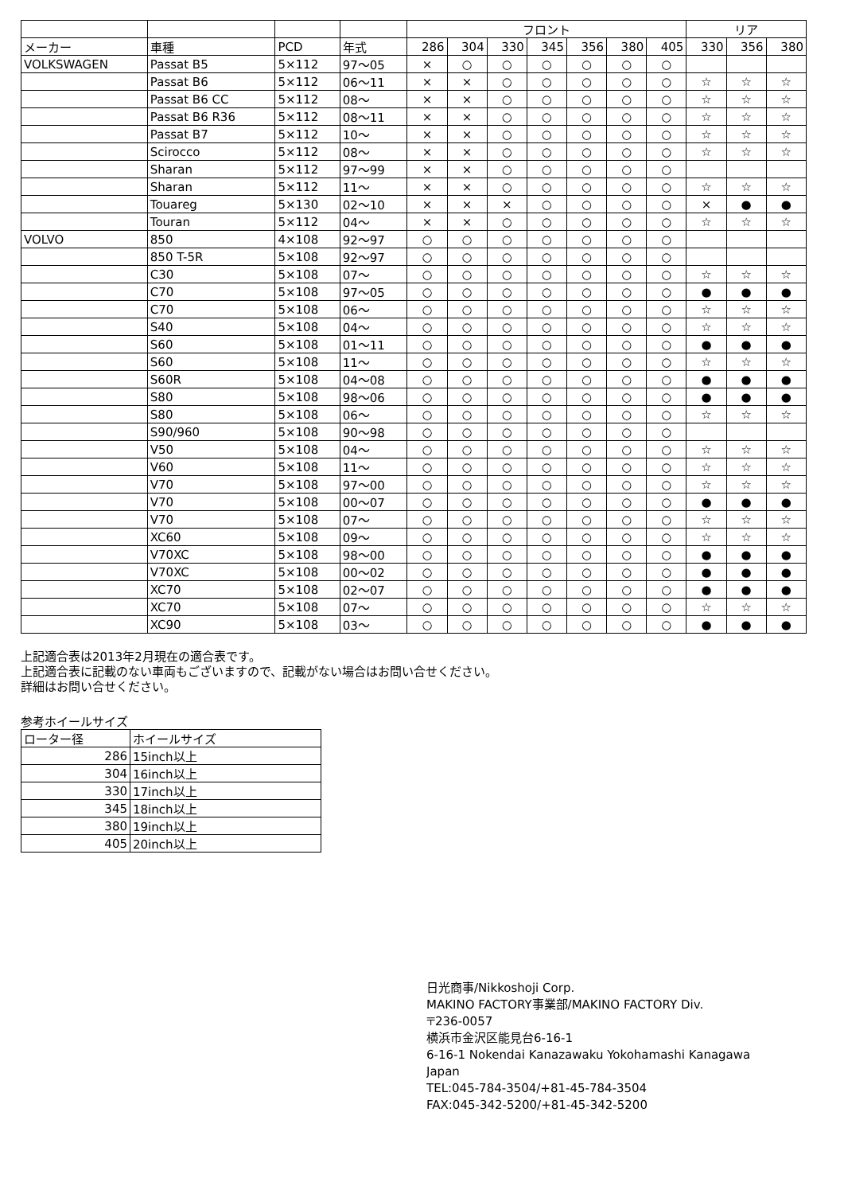| | | | | フロント | | | | | | | リア | | |
| --- | --- | --- | --- | --- | --- | --- | --- | --- | --- | --- | --- | --- | --- |
| メーカー | 車種 | PCD | 年式 | 286 | 304 | 330 | 345 | 356 | 380 | 405 | 330 | 356 | 380 |
| VOLKSWAGEN | Passat B5 | 5×112 | 97～05 | × | ○ | ○ | ○ | ○ | ○ | ○ | | | |
| | Passat B6 | 5×112 | 06～11 | × | × | ○ | ○ | ○ | ○ | ○ | ☆ | ☆ | ☆ |
| | Passat B6 CC | 5×112 | 08～ | × | × | ○ | ○ | ○ | ○ | ○ | ☆ | ☆ | ☆ |
| | Passat B6 R36 | 5×112 | 08～11 | × | × | ○ | ○ | ○ | ○ | ○ | ☆ | ☆ | ☆ |
| | Passat B7 | 5×112 | 10～ | × | × | ○ | ○ | ○ | ○ | ○ | ☆ | ☆ | ☆ |
| | Scirocco | 5×112 | 08～ | × | × | ○ | ○ | ○ | ○ | ○ | ☆ | ☆ | ☆ |
| | Sharan | 5×112 | 97～99 | × | × | ○ | ○ | ○ | ○ | ○ | | | |
| | Sharan | 5×112 | 11～ | × | × | ○ | ○ | ○ | ○ | ○ | ☆ | ☆ | ☆ |
| | Touareg | 5×130 | 02～10 | × | × | × | ○ | ○ | ○ | ○ | × | ● | ● |
| | Touran | 5×112 | 04～ | × | × | ○ | ○ | ○ | ○ | ○ | ☆ | ☆ | ☆ |
| VOLVO | 850 | 4×108 | 92～97 | ○ | ○ | ○ | ○ | ○ | ○ | ○ | | | |
| | 850 T-5R | 5×108 | 92～97 | ○ | ○ | ○ | ○ | ○ | ○ | ○ | | | |
| | C30 | 5×108 | 07～ | ○ | ○ | ○ | ○ | ○ | ○ | ○ | ☆ | ☆ | ☆ |
| | C70 | 5×108 | 97～05 | ○ | ○ | ○ | ○ | ○ | ○ | ○ | ● | ● | ● |
| | C70 | 5×108 | 06～ | ○ | ○ | ○ | ○ | ○ | ○ | ○ | ☆ | ☆ | ☆ |
| | S40 | 5×108 | 04～ | ○ | ○ | ○ | ○ | ○ | ○ | ○ | ☆ | ☆ | ☆ |
| | S60 | 5×108 | 01～11 | ○ | ○ | ○ | ○ | ○ | ○ | ○ | ● | ● | ● |
| | S60 | 5×108 | 11～ | ○ | ○ | ○ | ○ | ○ | ○ | ○ | ☆ | ☆ | ☆ |
| | S60R | 5×108 | 04～08 | ○ | ○ | ○ | ○ | ○ | ○ | ○ | ● | ● | ● |
| | S80 | 5×108 | 98～06 | ○ | ○ | ○ | ○ | ○ | ○ | ○ | ● | ● | ● |
| | S80 | 5×108 | 06～ | ○ | ○ | ○ | ○ | ○ | ○ | ○ | ☆ | ☆ | ☆ |
| | S90/960 | 5×108 | 90～98 | ○ | ○ | ○ | ○ | ○ | ○ | ○ | | | |
| | V50 | 5×108 | 04～ | ○ | ○ | ○ | ○ | ○ | ○ | ○ | ☆ | ☆ | ☆ |
| | V60 | 5×108 | 11～ | ○ | ○ | ○ | ○ | ○ | ○ | ○ | ☆ | ☆ | ☆ |
| | V70 | 5×108 | 97～00 | ○ | ○ | ○ | ○ | ○ | ○ | ○ | ☆ | ☆ | ☆ |
| | V70 | 5×108 | 00～07 | ○ | ○ | ○ | ○ | ○ | ○ | ○ | ● | ● | ● |
| | V70 | 5×108 | 07～ | ○ | ○ | ○ | ○ | ○ | ○ | ○ | ☆ | ☆ | ☆ |
| | XC60 | 5×108 | 09～ | ○ | ○ | ○ | ○ | ○ | ○ | ○ | ☆ | ☆ | ☆ |
| | V70XC | 5×108 | 98～00 | ○ | ○ | ○ | ○ | ○ | ○ | ○ | ● | ● | ● |
| | V70XC | 5×108 | 00～02 | ○ | ○ | ○ | ○ | ○ | ○ | ○ | ● | ● | ● |
| | XC70 | 5×108 | 02～07 | ○ | ○ | ○ | ○ | ○ | ○ | ○ | ● | ● | ● |
| | XC70 | 5×108 | 07～ | ○ | ○ | ○ | ○ | ○ | ○ | ○ | ☆ | ☆ | ☆ |
| | XC90 | 5×108 | 03～ | ○ | ○ | ○ | ○ | ○ | ○ | ○ | ● | ● | ● |
上記適合表は2013年2月現在の適合表です。
上記適合表に記載のない車両もございますので、記載がない場合はお問い合せください。
詳細はお問い合せください。
参考ホイールサイズ
| ローター径 | ホイールサイズ |
| 286 | 15inch以上 |
| 304 | 16inch以上 |
| 330 | 17inch以上 |
| 345 | 18inch以上 |
| 380 | 19inch以上 |
| 405 | 20inch以上 |
日光商事/Nikkoshoji Corp.
MAKINO FACTORY事業部/MAKINO FACTORY Div.
〒236-0057
横浜市金沢区能見台6-16-1
6-16-1 Nokendai Kanazawaku Yokohamashi Kanagawa
Japan
TEL:045-784-3504/+81-45-784-3504
FAX:045-342-5200/+81-45-342-5200